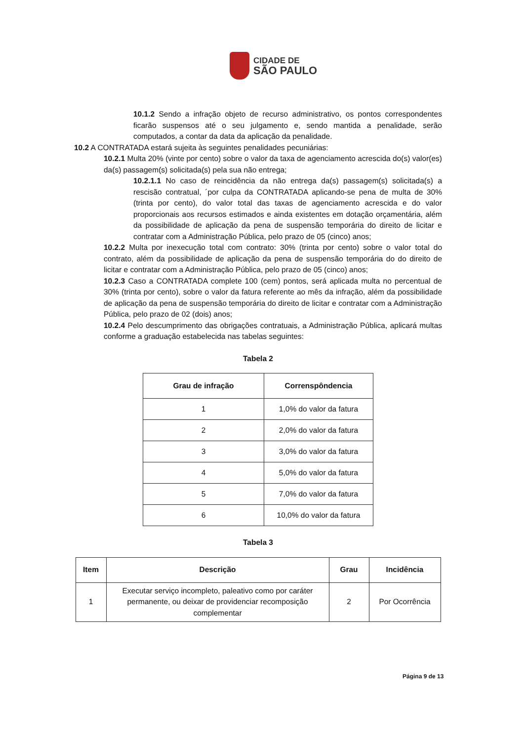CIDADE DE
SÃO PAULO
10.1.2 Sendo a infração objeto de recurso administrativo, os pontos correspondentes ficarão suspensos até o seu julgamento e, sendo mantida a penalidade, serão computados, a contar da data da aplicação da penalidade.
10.2 A CONTRATADA estará sujeita às seguintes penalidades pecuniárias:
10.2.1 Multa 20% (vinte por cento) sobre o valor da taxa de agenciamento acrescida do(s) valor(es) da(s) passagem(s) solicitada(s) pela sua não entrega;
10.2.1.1 No caso de reincidência da não entrega da(s) passagem(s) solicitada(s) a rescisão contratual, ´por culpa da CONTRATADA aplicando-se pena de multa de 30% (trinta por cento), do valor total das taxas de agenciamento acrescida e do valor proporcionais aos recursos estimados e ainda existentes em dotação orçamentária, além da possibilidade de aplicação da pena de suspensão temporária do direito de licitar e contratar com a Administração Pública, pelo prazo de 05 (cinco) anos;
10.2.2 Multa por inexecução total com contrato: 30% (trinta por cento) sobre o valor total do contrato, além da possibilidade de aplicação da pena de suspensão temporária do do direito de licitar e contratar com a Administração Pública, pelo prazo de 05 (cinco) anos;
10.2.3 Caso a CONTRATADA complete 100 (cem) pontos, será aplicada multa no percentual de 30% (trinta por cento), sobre o valor da fatura referente ao mês da infração, além da possibilidade de aplicação da pena de suspensão temporária do direito de licitar e contratar com a Administração Pública, pelo prazo de 02 (dois) anos;
10.2.4 Pelo descumprimento das obrigações contratuais, a Administração Pública, aplicará multas conforme a graduação estabelecida nas tabelas seguintes:
Tabela 2
| Grau de infração | Correnspôndencia |
| --- | --- |
| 1 | 1,0% do valor da fatura |
| 2 | 2,0% do valor da fatura |
| 3 | 3,0% do valor da fatura |
| 4 | 5,0% do valor da fatura |
| 5 | 7,0% do valor da fatura |
| 6 | 10,0% do valor da fatura |
Tabela 3
| Item | Descrição | Grau | Incidência |
| --- | --- | --- | --- |
| 1 | Executar serviço incompleto, paleativo como por caráter permanente, ou deixar de providenciar recomposição complementar | 2 | Por Ocorrência |
Página 9 de 13